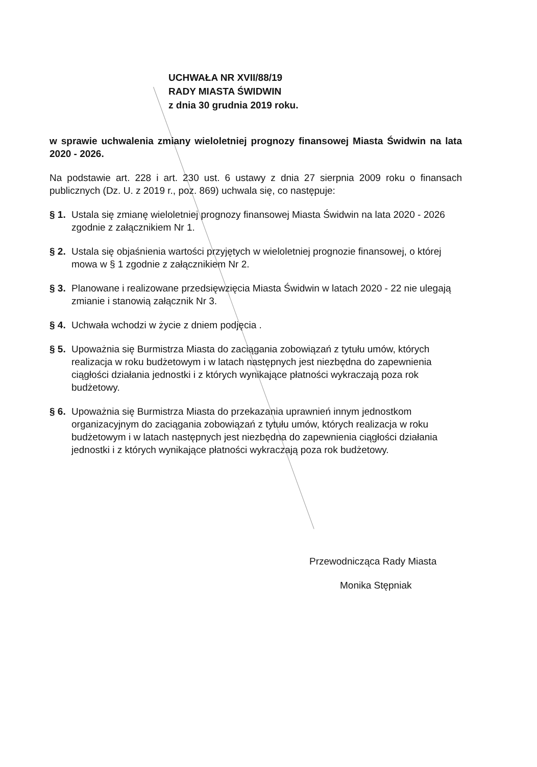UCHWAŁA NR XVII/88/19
RADY MIASTA ŚWIDWIN
z dnia 30 grudnia 2019 roku.
w sprawie uchwalenia zmiany wieloletniej prognozy finansowej Miasta Świdwin na lata 2020 - 2026.
Na podstawie art. 228 i art. 230 ust. 6 ustawy z dnia 27 sierpnia 2009 roku o finansach publicznych (Dz. U. z 2019 r., poz. 869) uchwala się, co następuje:
§ 1. Ustala się zmianę wieloletniej prognozy finansowej Miasta Świdwin na lata 2020 - 2026 zgodnie z załącznikiem Nr 1.
§ 2. Ustala się objaśnienia wartości przyjętych w wieloletniej prognozie finansowej, o której mowa w § 1 zgodnie z załącznikiem Nr 2.
§ 3. Planowane i realizowane przedsięwzięcia Miasta Świdwin w latach 2020 - 22 nie ulegają zmianie i stanowią załącznik Nr 3.
§ 4. Uchwała wchodzi w życie z dniem podjęcia .
§ 5. Upoważnia się Burmistrza Miasta do zaciągania zobowiązań z tytułu umów, których realizacja w roku budżetowym i w latach następnych jest niezbędna do zapewnienia ciągłości działania jednostki i z których wynikające płatności wykraczają poza rok budżetowy.
§ 6. Upoważnia się Burmistrza Miasta do przekazania uprawnień innym jednostkom organizacyjnym do zaciągania zobowiązań z tytułu umów, których realizacja w roku budżetowym i w latach następnych jest niezbędna do zapewnienia ciągłości działania jednostki i z których wynikające płatności wykraczają poza rok budżetowy.
Przewodnicząca Rady Miasta
Monika Stępniak